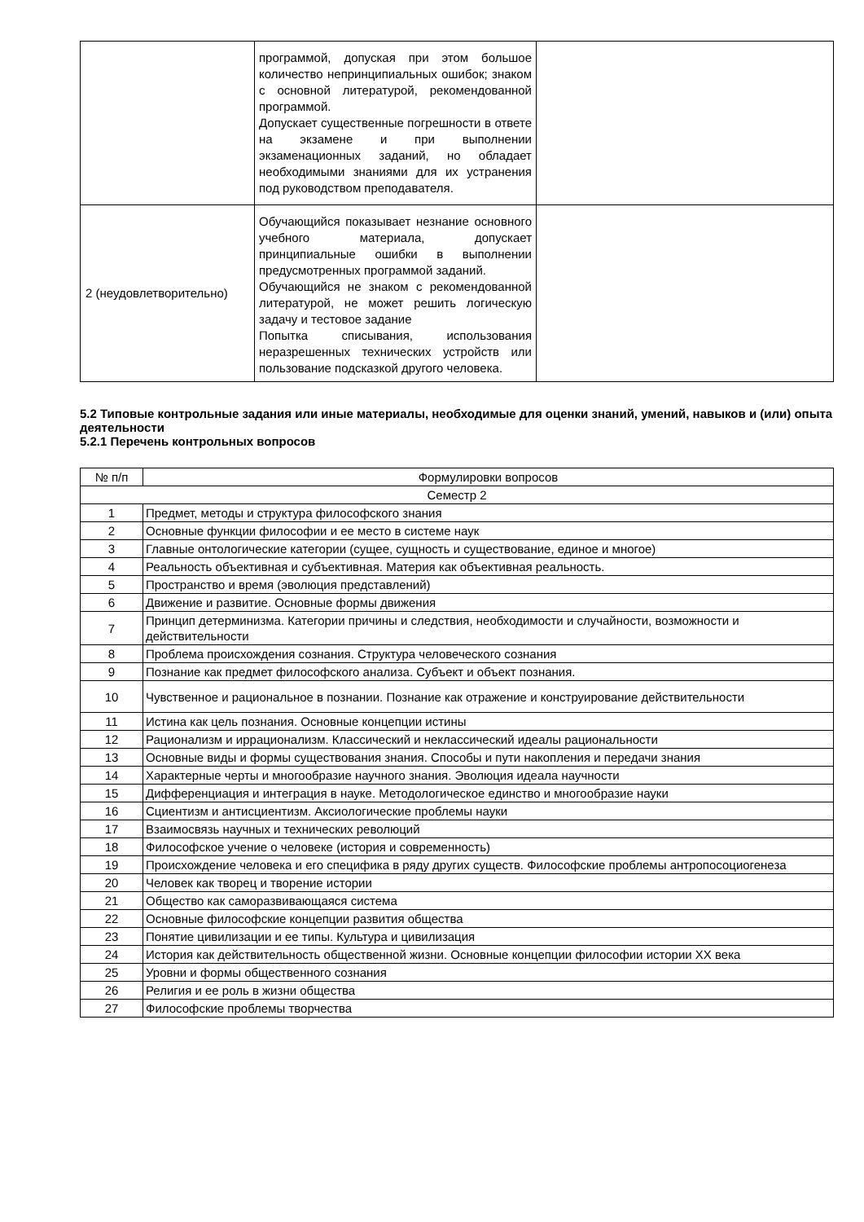| | программой, допуская при этом большое количество непринципиальных ошибок; знаком с основной литературой, рекомендованной программой. Допускает существенные погрешности в ответе на экзамене и при выполнении экзаменационных заданий, но обладает необходимыми знаниями для их устранения под руководством преподавателя. | |
| 2 (неудовлетворительно) | Обучающийся показывает незнание основного учебного материала, допускает принципиальные ошибки в выполнении предусмотренных программой заданий. Обучающийся не знаком с рекомендованной литературой, не может решить логическую задачу и тестовое задание Попытка списывания, использования неразрешенных технических устройств или пользование подсказкой другого человека. | |
5.2 Типовые контрольные задания или иные материалы, необходимые для оценки знаний, умений, навыков и (или) опыта деятельности
5.2.1 Перечень контрольных вопросов
| № п/п | Формулировки вопросов |
| --- | --- |
| Семестр 2 | |
| 1 | Предмет, методы и структура философского знания |
| 2 | Основные функции философии и ее место в системе наук |
| 3 | Главные онтологические категории (сущее, сущность и существование, единое и многое) |
| 4 | Реальность объективная и субъективная. Материя как объективная реальность. |
| 5 | Пространство и время (эволюция представлений) |
| 6 | Движение и развитие. Основные формы движения |
| 7 | Принцип детерминизма. Категории причины и следствия, необходимости и случайности, возможности и действительности |
| 8 | Проблема происхождения сознания. Структура человеческого сознания |
| 9 | Познание как предмет философского анализа. Субъект и объект познания. |
| 10 | Чувственное и рациональное в познании. Познание как отражение и конструирование действительности |
| 11 | Истина как цель познания. Основные концепции истины |
| 12 | Рационализм и иррационализм. Классический и неклассический идеалы рациональности |
| 13 | Основные виды и формы существования знания. Способы и пути накопления и передачи знания |
| 14 | Характерные черты и многообразие научного знания. Эволюция идеала научности |
| 15 | Дифференциация и интеграция в науке. Методологическое единство и многообразие науки |
| 16 | Сциентизм и антисциентизм. Аксиологические проблемы науки |
| 17 | Взаимосвязь научных и технических революций |
| 18 | Философское учение о человеке (история и современность) |
| 19 | Происхождение человека и его специфика в ряду других существ. Философские проблемы антропосоциогенеза |
| 20 | Человек как творец и творение истории |
| 21 | Общество как саморазвивающаяся система |
| 22 | Основные философские концепции развития общества |
| 23 | Понятие цивилизации и ее типы. Культура и цивилизация |
| 24 | История как действительность общественной жизни. Основные концепции философии истории XX века |
| 25 | Уровни и формы общественного сознания |
| 26 | Религия и ее роль в жизни общества |
| 27 | Философские проблемы творчества |